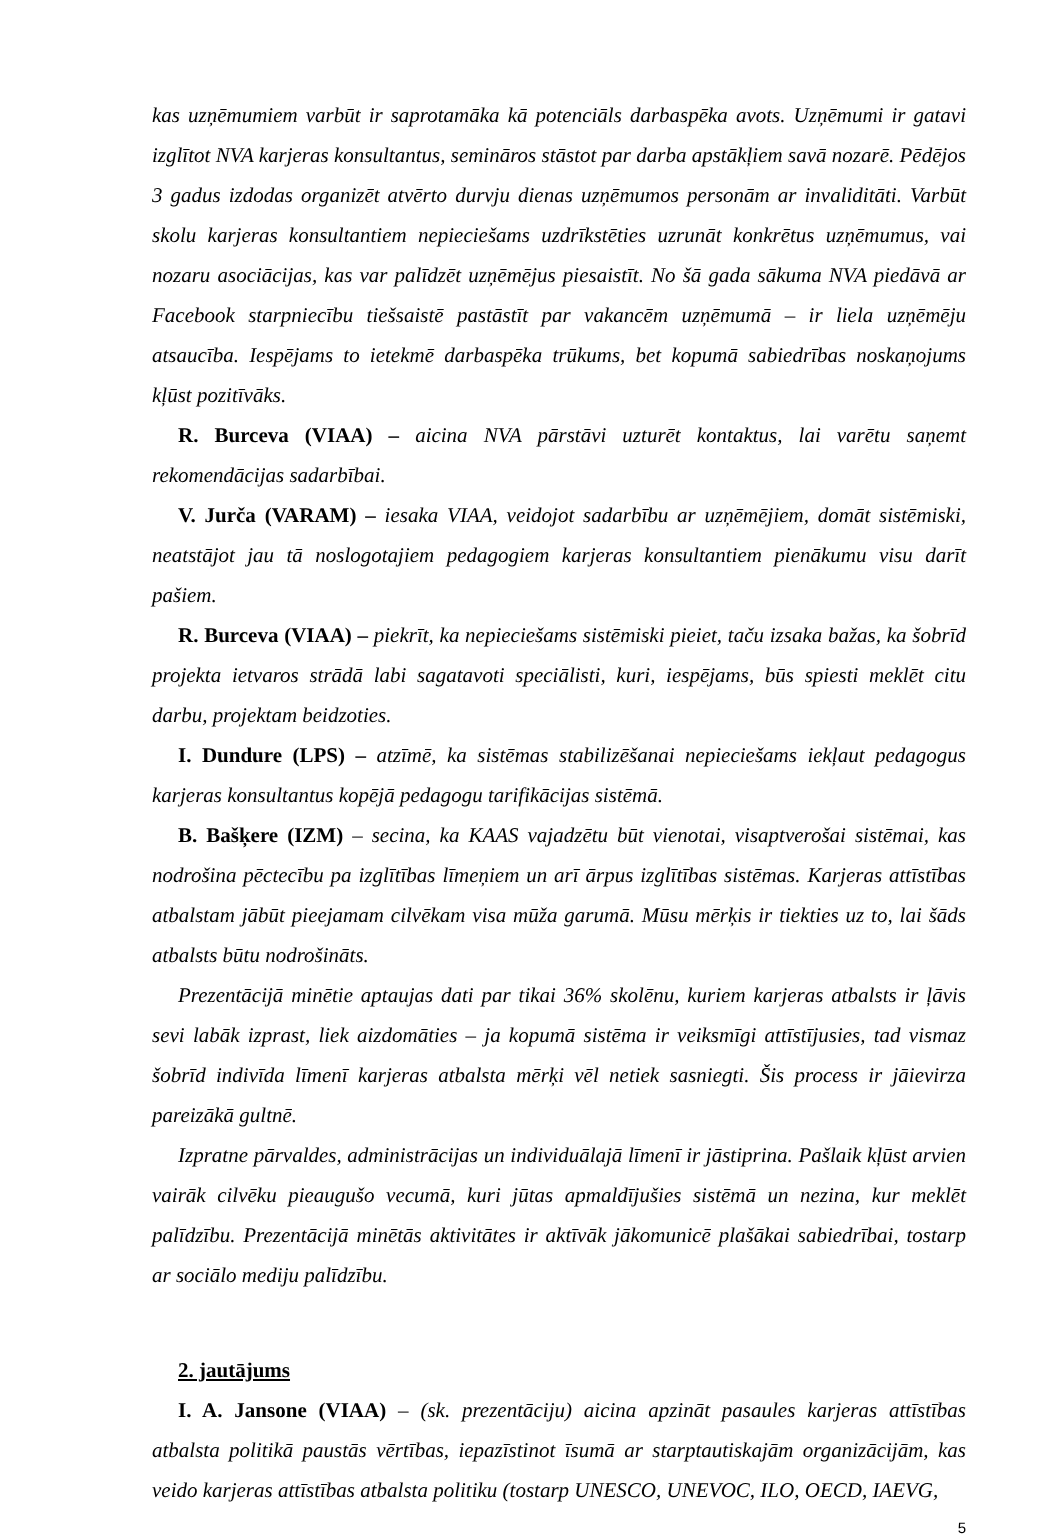kas uzņēmumiem varbūt ir saprotamāka kā potenciāls darbaspēka avots. Uzņēmumi ir gatavi izglītot NVA karjeras konsultantus, semināros stāstot par darba apstākļiem savā nozarē. Pēdējos 3 gadus izdodas organizēt atvērto durvju dienas uzņēmumos personām ar invaliditāti. Varbūt skolu karjeras konsultantiem nepieciešams uzdrīkstēties uzrunāt konkrētus uzņēmumus, vai nozaru asociācijas, kas var palīdzēt uzņēmējus piesaistīt. No šā gada sākuma NVA piedāvā ar Facebook starpniecību tiešsaistē pastāstīt par vakancēm uzņēmumā – ir liela uzņēmēju atsaucība. Iespējams to ietekmē darbaspēka trūkums, bet kopumā sabiedrības noskaņojums kļūst pozitīvāks.
R. Burceva (VIAA) – aicina NVA pārstāvi uzturēt kontaktus, lai varētu saņemt rekomendācijas sadarbībai.
V. Jurča (VARAM) – iesaka VIAA, veidojot sadarbību ar uzņēmējiem, domāt sistēmiski, neatstājot jau tā noslogotajiem pedagogiem karjeras konsultantiem pienākumu visu darīt pašiem.
R. Burceva (VIAA) – piekrīt, ka nepieciešams sistēmiski pieiet, taču izsaka bažas, ka šobrīd projekta ietvaros strādā labi sagatavoti speciālisti, kuri, iespējams, būs spiesti meklēt citu darbu, projektam beidzoties.
I. Dundure (LPS) – atzīmē, ka sistēmas stabilizēšanai nepieciešams iekļaut pedagogus karjeras konsultantus kopējā pedagogu tarifikācijas sistēmā.
B. Bašķere (IZM) – secina, ka KAAS vajadzētu būt vienotai, visaptverošai sistēmai, kas nodrošina pēctecību pa izglītības līmeņiem un arī ārpus izglītības sistēmas. Karjeras attīstības atbalstam jābūt pieejamam cilvēkam visa mūža garumā. Mūsu mērķis ir tiekties uz to, lai šāds atbalsts būtu nodrošināts.
Prezentācijā minētie aptaujas dati par tikai 36% skolēnu, kuriem karjeras atbalsts ir ļāvis sevi labāk izprast, liek aizdomāties – ja kopumā sistēma ir veiksmīgi attīstījusies, tad vismaz šobrīd indivīda līmenī karjeras atbalsta mērķi vēl netiek sasniegti. Šis process ir jāievirza pareizākā gultnē.
Izpratne pārvaldes, administrācijas un individuālajā līmenī ir jāstiprina. Pašlaik kļūst arvien vairāk cilvēku pieaugušo vecumā, kuri jūtas apmaldījušies sistēmā un nezina, kur meklēt palīdzību. Prezentācijā minētās aktivitātes ir aktīvāk jākomunicē plašākai sabiedrībai, tostarp ar sociālo mediju palīdzību.
2. jautājums
I. A. Jansone (VIAA) – (sk. prezentāciju) aicina apzināt pasaules karjeras attīstības atbalsta politikā paustās vērtības, iepazīstinot īsumā ar starptautiskajām organizācijām, kas veido karjeras attīstības atbalsta politiku (tostarp UNESCO, UNEVOC, ILO, OECD, IAEVG,
5